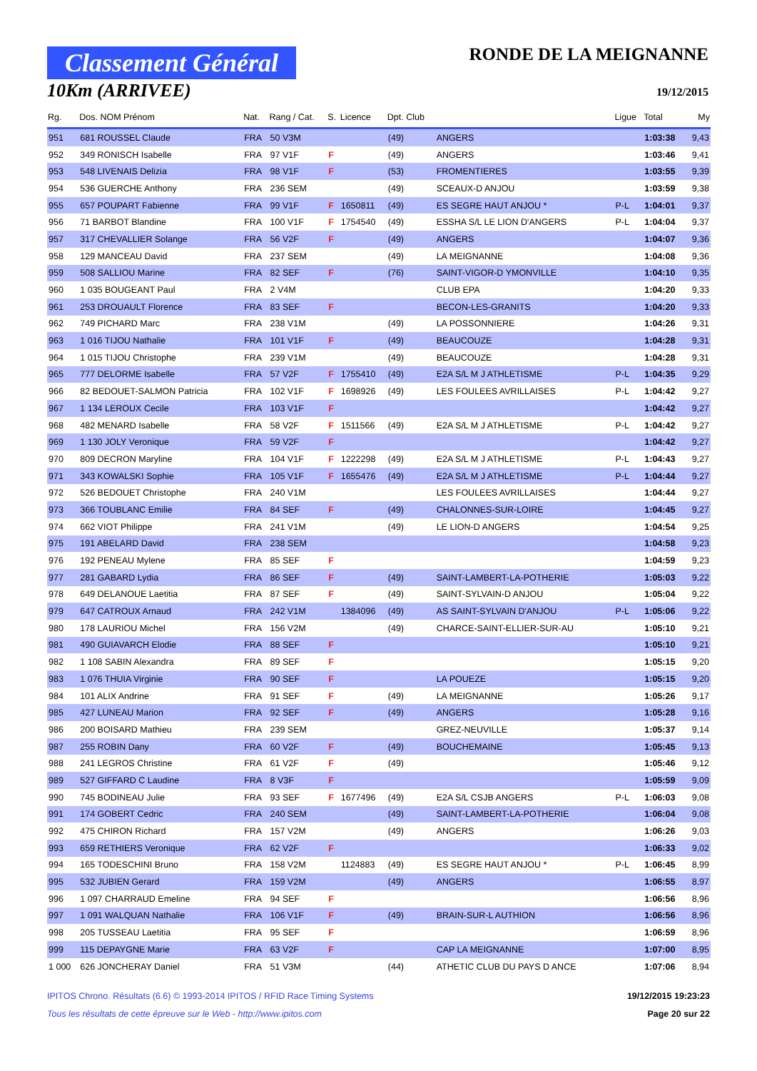Classement Général
10Km (ARRIVEE)
RONDE DE LA MEIGNANNE
19/12/2015
| Rg. | Dos. NOM Prénom | Nat. | Rang / Cat. | S. | Licence | Dpt. Club | | Ligue | Total | My |
| --- | --- | --- | --- | --- | --- | --- | --- | --- | --- | --- |
| 951 | 681 ROUSSEL Claude | FRA | 50 V3M | | | (49) | ANGERS | | 1:03:38 | 9,43 |
| 952 | 349 RONISCH Isabelle | FRA | 97 V1F | F | | (49) | ANGERS | | 1:03:46 | 9,41 |
| 953 | 548 LIVENAIS Delizia | FRA | 98 V1F | F | | (53) | FROMENTIERES | | 1:03:55 | 9,39 |
| 954 | 536 GUERCHE Anthony | FRA | 236 SEM | | | (49) | SCEAUX-D ANJOU | | 1:03:59 | 9,38 |
| 955 | 657 POUPART Fabienne | FRA | 99 V1F | F | 1650811 | (49) | ES SEGRE HAUT ANJOU * | P-L | 1:04:01 | 9,37 |
| 956 | 71 BARBOT Blandine | FRA | 100 V1F | F | 1754540 | (49) | ESSHA S/L LE LION D'ANGERS | P-L | 1:04:04 | 9,37 |
| 957 | 317 CHEVALLIER Solange | FRA | 56 V2F | F | | (49) | ANGERS | | 1:04:07 | 9,36 |
| 958 | 129 MANCEAU David | FRA | 237 SEM | | | (49) | LA MEIGNANNE | | 1:04:08 | 9,36 |
| 959 | 508 SALLIOU Marine | FRA | 82 SEF | F | | (76) | SAINT-VIGOR-D YMONVILLE | | 1:04:10 | 9,35 |
| 960 | 1 035 BOUGEANT Paul | FRA | 2 V4M | | | | CLUB EPA | | 1:04:20 | 9,33 |
| 961 | 253 DROUAULT Florence | FRA | 83 SEF | F | | | BECON-LES-GRANITS | | 1:04:20 | 9,33 |
| 962 | 749 PICHARD Marc | FRA | 238 V1M | | | (49) | LA POSSONNIERE | | 1:04:26 | 9,31 |
| 963 | 1 016 TIJOU Nathalie | FRA | 101 V1F | F | | (49) | BEAUCOUZE | | 1:04:28 | 9,31 |
| 964 | 1 015 TIJOU Christophe | FRA | 239 V1M | | | (49) | BEAUCOUZE | | 1:04:28 | 9,31 |
| 965 | 777 DELORME Isabelle | FRA | 57 V2F | F | 1755410 | (49) | E2A S/L M J ATHLETISME | P-L | 1:04:35 | 9,29 |
| 966 | 82 BEDOUET-SALMON Patricia | FRA | 102 V1F | F | 1698926 | (49) | LES FOULEES AVRILLAISES | P-L | 1:04:42 | 9,27 |
| 967 | 1 134 LEROUX Cecile | FRA | 103 V1F | F | | | | | 1:04:42 | 9,27 |
| 968 | 482 MENARD Isabelle | FRA | 58 V2F | F | 1511566 | (49) | E2A S/L M J ATHLETISME | P-L | 1:04:42 | 9,27 |
| 969 | 1 130 JOLY Veronique | FRA | 59 V2F | F | | | | | 1:04:42 | 9,27 |
| 970 | 809 DECRON Maryline | FRA | 104 V1F | F | 1222298 | (49) | E2A S/L M J ATHLETISME | P-L | 1:04:43 | 9,27 |
| 971 | 343 KOWALSKI Sophie | FRA | 105 V1F | F | 1655476 | (49) | E2A S/L M J ATHLETISME | P-L | 1:04:44 | 9,27 |
| 972 | 526 BEDOUET Christophe | FRA | 240 V1M | | | | LES FOULEES AVRILLAISES | | 1:04:44 | 9,27 |
| 973 | 366 TOUBLANC Emilie | FRA | 84 SEF | F | | (49) | CHALONNES-SUR-LOIRE | | 1:04:45 | 9,27 |
| 974 | 662 VIOT Philippe | FRA | 241 V1M | | | (49) | LE LION-D ANGERS | | 1:04:54 | 9,25 |
| 975 | 191 ABELARD David | FRA | 238 SEM | | | | | | 1:04:58 | 9,23 |
| 976 | 192 PENEAU Mylene | FRA | 85 SEF | F | | | | | 1:04:59 | 9,23 |
| 977 | 281 GABARD Lydia | FRA | 86 SEF | F | | (49) | SAINT-LAMBERT-LA-POTHERIE | | 1:05:03 | 9,22 |
| 978 | 649 DELANOUE Laetitia | FRA | 87 SEF | F | | (49) | SAINT-SYLVAIN-D ANJOU | | 1:05:04 | 9,22 |
| 979 | 647 CATROUX Arnaud | FRA | 242 V1M | | 1384096 | (49) | AS SAINT-SYLVAIN D'ANJOU | P-L | 1:05:06 | 9,22 |
| 980 | 178 LAURIOU Michel | FRA | 156 V2M | | | (49) | CHARCE-SAINT-ELLIER-SUR-AU | | 1:05:10 | 9,21 |
| 981 | 490 GUIAVARCH Elodie | FRA | 88 SEF | F | | | | | 1:05:10 | 9,21 |
| 982 | 1 108 SABIN Alexandra | FRA | 89 SEF | F | | | | | 1:05:15 | 9,20 |
| 983 | 1 076 THUIA Virginie | FRA | 90 SEF | F | | | LA POUEZE | | 1:05:15 | 9,20 |
| 984 | 101 ALIX Andrine | FRA | 91 SEF | F | | (49) | LA MEIGNANNE | | 1:05:26 | 9,17 |
| 985 | 427 LUNEAU Marion | FRA | 92 SEF | F | | (49) | ANGERS | | 1:05:28 | 9,16 |
| 986 | 200 BOISARD Mathieu | FRA | 239 SEM | | | | GREZ-NEUVILLE | | 1:05:37 | 9,14 |
| 987 | 255 ROBIN Dany | FRA | 60 V2F | F | | (49) | BOUCHEMAINE | | 1:05:45 | 9,13 |
| 988 | 241 LEGROS Christine | FRA | 61 V2F | F | | (49) | | | 1:05:46 | 9,12 |
| 989 | 527 GIFFARD C Laudine | FRA | 8 V3F | F | | | | | 1:05:59 | 9,09 |
| 990 | 745 BODINEAU Julie | FRA | 93 SEF | F | 1677496 | (49) | E2A S/L CSJB ANGERS | P-L | 1:06:03 | 9,08 |
| 991 | 174 GOBERT Cedric | FRA | 240 SEM | | | (49) | SAINT-LAMBERT-LA-POTHERIE | | 1:06:04 | 9,08 |
| 992 | 475 CHIRON Richard | FRA | 157 V2M | | | (49) | ANGERS | | 1:06:26 | 9,03 |
| 993 | 659 RETHIERS Veronique | FRA | 62 V2F | F | | | | | 1:06:33 | 9,02 |
| 994 | 165 TODESCHINI Bruno | FRA | 158 V2M | | 1124883 | (49) | ES SEGRE HAUT ANJOU * | P-L | 1:06:45 | 8,99 |
| 995 | 532 JUBIEN Gerard | FRA | 159 V2M | | | (49) | ANGERS | | 1:06:55 | 8,97 |
| 996 | 1 097 CHARRAUD Emeline | FRA | 94 SEF | F | | | | | 1:06:56 | 8,96 |
| 997 | 1 091 WALQUAN Nathalie | FRA | 106 V1F | F | | (49) | BRAIN-SUR-L AUTHION | | 1:06:56 | 8,96 |
| 998 | 205 TUSSEAU Laetitia | FRA | 95 SEF | F | | | | | 1:06:59 | 8,96 |
| 999 | 115 DEPAYGNE Marie | FRA | 63 V2F | F | | | CAP LA MEIGNANNE | | 1:07:00 | 8,95 |
| 1 000 | 626 JONCHERAY Daniel | FRA | 51 V3M | | | (44) | ATHETIC CLUB DU PAYS D ANCE | | 1:07:06 | 8,94 |
IPITOS Chrono. Résultats (6.6) © 1993-2014 IPITOS / RFID Race Timing Systems
Tous les résultats de cette épreuve sur le Web - http://www.ipitos.com
19/12/2015 19:23:23
Page 20 sur 22